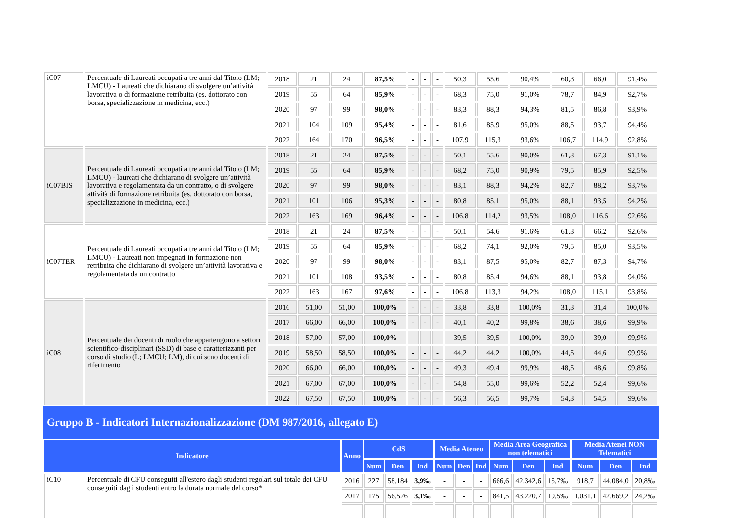| iC07 | Percentuale di Laureati occupati a tre anni dal Titolo (LM; LMCU) - Laureati che dichiarano di svolgere un’attività lavorativa o di formazione retribuita (es. dottorato con borsa, specializzazione in medicina, ecc.) | 2018 | 21 | 24 | 87,5% | - | - | - | 50,3 | 55,6 | 90,4% | 60,3 | 66,0 | 91,4% |
| | | 2019 | 55 | 64 | 85,9% | - | - | - | 68,3 | 75,0 | 91,0% | 78,7 | 84,9 | 92,7% |
| | | 2020 | 97 | 99 | 98,0% | - | - | - | 83,3 | 88,3 | 94,3% | 81,5 | 86,8 | 93,9% |
| | | 2021 | 104 | 109 | 95,4% | - | - | - | 81,6 | 85,9 | 95,0% | 88,5 | 93,7 | 94,4% |
| | | 2022 | 164 | 170 | 96,5% | - | - | - | 107,9 | 115,3 | 93,6% | 106,7 | 114,9 | 92,8% |
| iC07BIS | Percentuale di Laureati occupati a tre anni dal Titolo (LM; LMCU) - laureati che dichiarano di svolgere un’attività lavorativa e regolamentata da un contratto, o di svolgere attività di formazione retribuita (es. dottorato con borsa, specializzazione in medicina, ecc.) | 2018 | 21 | 24 | 87,5% | - | - | - | 50,1 | 55,6 | 90,0% | 61,3 | 67,3 | 91,1% |
| | | 2019 | 55 | 64 | 85,9% | - | - | - | 68,2 | 75,0 | 90,9% | 79,5 | 85,9 | 92,5% |
| | | 2020 | 97 | 99 | 98,0% | - | - | - | 83,1 | 88,3 | 94,2% | 82,7 | 88,2 | 93,7% |
| | | 2021 | 101 | 106 | 95,3% | - | - | - | 80,8 | 85,1 | 95,0% | 88,1 | 93,5 | 94,2% |
| | | 2022 | 163 | 169 | 96,4% | - | - | - | 106,8 | 114,2 | 93,5% | 108,0 | 116,6 | 92,6% |
| iC07TER | Percentuale di Laureati occupati a tre anni dal Titolo (LM; LMCU) - Laureati non impegnati in formazione non retribuita che dichiarano di svolgere un’attività lavorativa e regolamentata da un contratto | 2018 | 21 | 24 | 87,5% | - | - | - | 50,1 | 54,6 | 91,6% | 61,3 | 66,2 | 92,6% |
| | | 2019 | 55 | 64 | 85,9% | - | - | - | 68,2 | 74,1 | 92,0% | 79,5 | 85,0 | 93,5% |
| | | 2020 | 97 | 99 | 98,0% | - | - | - | 83,1 | 87,5 | 95,0% | 82,7 | 87,3 | 94,7% |
| | | 2021 | 101 | 108 | 93,5% | - | - | - | 80,8 | 85,4 | 94,6% | 88,1 | 93,8 | 94,0% |
| | | 2022 | 163 | 167 | 97,6% | - | - | - | 106,8 | 113,3 | 94,2% | 108,0 | 115,1 | 93,8% |
| iC08 | Percentuale dei docenti di ruolo che appartengono a settori scientifico-disciplinari (SSD) di base e caratterizzanti per corso di studio (L; LMCU; LM), di cui sono docenti di riferimento | 2016 | 51,00 | 51,00 | 100,0% | - | - | - | 33,8 | 33,8 | 100,0% | 31,3 | 31,4 | 100,0% |
| | | 2017 | 66,00 | 66,00 | 100,0% | - | - | - | 40,1 | 40,2 | 99,8% | 38,6 | 38,6 | 99,9% |
| | | 2018 | 57,00 | 57,00 | 100,0% | - | - | - | 39,5 | 39,5 | 100,0% | 39,0 | 39,0 | 99,9% |
| | | 2019 | 58,50 | 58,50 | 100,0% | - | - | - | 44,2 | 44,2 | 100,0% | 44,5 | 44,6 | 99,9% |
| | | 2020 | 66,00 | 66,00 | 100,0% | - | - | - | 49,3 | 49,4 | 99,9% | 48,5 | 48,6 | 99,8% |
| | | 2021 | 67,00 | 67,00 | 100,0% | - | - | - | 54,8 | 55,0 | 99,6% | 52,2 | 52,4 | 99,6% |
| | | 2022 | 67,50 | 67,50 | 100,0% | - | - | - | 56,3 | 56,5 | 99,7% | 54,3 | 54,5 | 99,6% |
Gruppo B - Indicatori Internazionalizzazione (DM 987/2016, allegato E)
| Indicatore | | Anno | CdS | | | Media Ateneo | | | Media Area Geografica non telematici | | | Media Atenei NON Telematici | | |
| --- | --- | --- | --- | --- | --- | --- | --- | --- | --- | --- | --- | --- | --- | --- |
| | | | Num | Den | Ind | Num | Den | Ind | Num | Den | Ind | Num | Den | Ind |
| iC10 | Percentuale di CFU conseguiti all'estero dagli studenti regolari sul totale dei CFU conseguiti dagli studenti entro la durata normale del corso* | 2016 | 227 | 58.184 | 3,9‰ | - | - | - | 666,6 | 42.342,6 | 15,7‰ | 918,7 | 44.084,0 | 20,8‰ |
| | | 2017 | 175 | 56.526 | 3,1‰ | - | - | - | 841,5 | 43.220,7 | 19,5‰ | 1.031,1 | 42.669,2 | 24,2‰ |